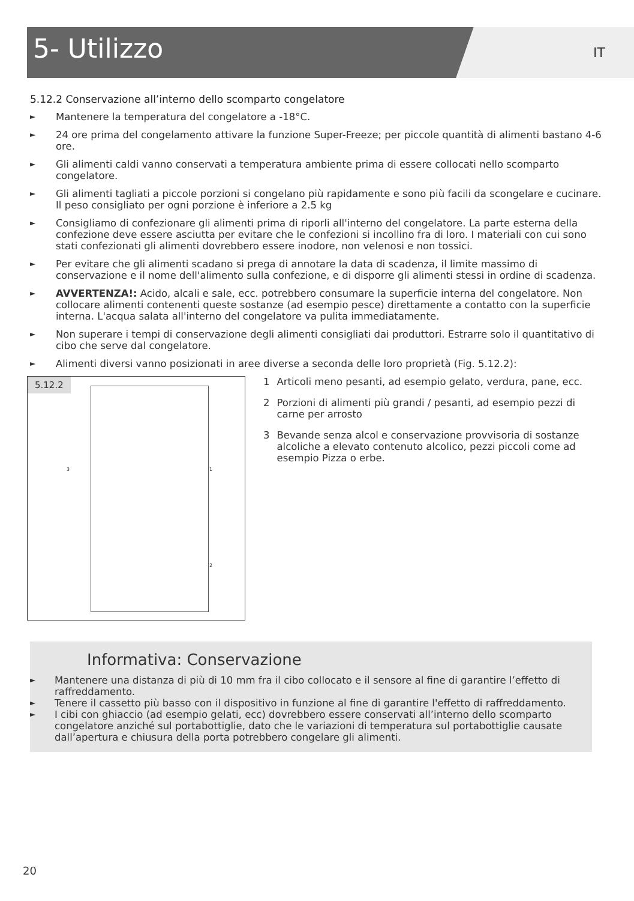5- Utilizzo IT
5.12.2 Conservazione all’interno dello scomparto congelatore
► Mantenere la temperatura del congelatore a -18°C.
► 24 ore prima del congelamento attivare la funzione Super-Freeze; per piccole quantità di alimenti bastano 4-6 ore.
► Gli alimenti caldi vanno conservati a temperatura ambiente prima di essere collocati nello scomparto congelatore.
► Gli alimenti tagliati a piccole porzioni si congelano più rapidamente e sono più facili da scongelare e cucinare. Il peso consigliato per ogni porzione è inferiore a 2.5 kg
► Consigliamo di confezionare gli alimenti prima di riporli all'interno del congelatore. La parte esterna della confezione deve essere asciutta per evitare che le confezioni si incollino fra di loro. I materiali con cui sono stati confezionati gli alimenti dovrebbero essere inodore, non velenosi e non tossici.
► Per evitare che gli alimenti scadano si prega di annotare la data di scadenza, il limite massimo di conservazione e il nome dell'alimento sulla confezione, e di disporre gli alimenti stessi in ordine di scadenza.
► AVVERTENZA!: Acido, alcali e sale, ecc. potrebbero consumare la superficie interna del congelatore. Non collocare alimenti contenenti queste sostanze (ad esempio pesce) direttamente a contatto con la superficie interna. L'acqua salata all'interno del congelatore va pulita immediatamente.
► Non superare i tempi di conservazione degli alimenti consigliati dai produttori. Estrarre solo il quantitativo di cibo che serve dal congelatore.
► Alimenti diversi vanno posizionati in aree diverse a seconda delle loro proprietà (Fig. 5.12.2):
5.12.2
3 1
2
1 Articoli meno pesanti, ad esempio gelato, verdura, pane, ecc.
2 Porzioni di alimenti più grandi / pesanti, ad esempio pezzi di carne per arrosto
3 Bevande senza alcol e conservazione provvisoria di sostanze alcoliche a elevato contenuto alcolico, pezzi piccoli come ad esempio Pizza o erbe.
Informativa: Conservazione
► Mantenere una distanza di più di 10 mm fra il cibo collocato e il sensore al fine di garantire l’effetto di raffreddamento.
► Tenere il cassetto più basso con il dispositivo in funzione al fine di garantire l'effetto di raffreddamento.
► I cibi con ghiaccio (ad esempio gelati, ecc) dovrebbero essere conservati all’interno dello scomparto congelatore anziché sul portabottiglie, dato che le variazioni di temperatura sul portabottiglie causate dall’apertura e chiusura della porta potrebbero congelare gli alimenti.
20